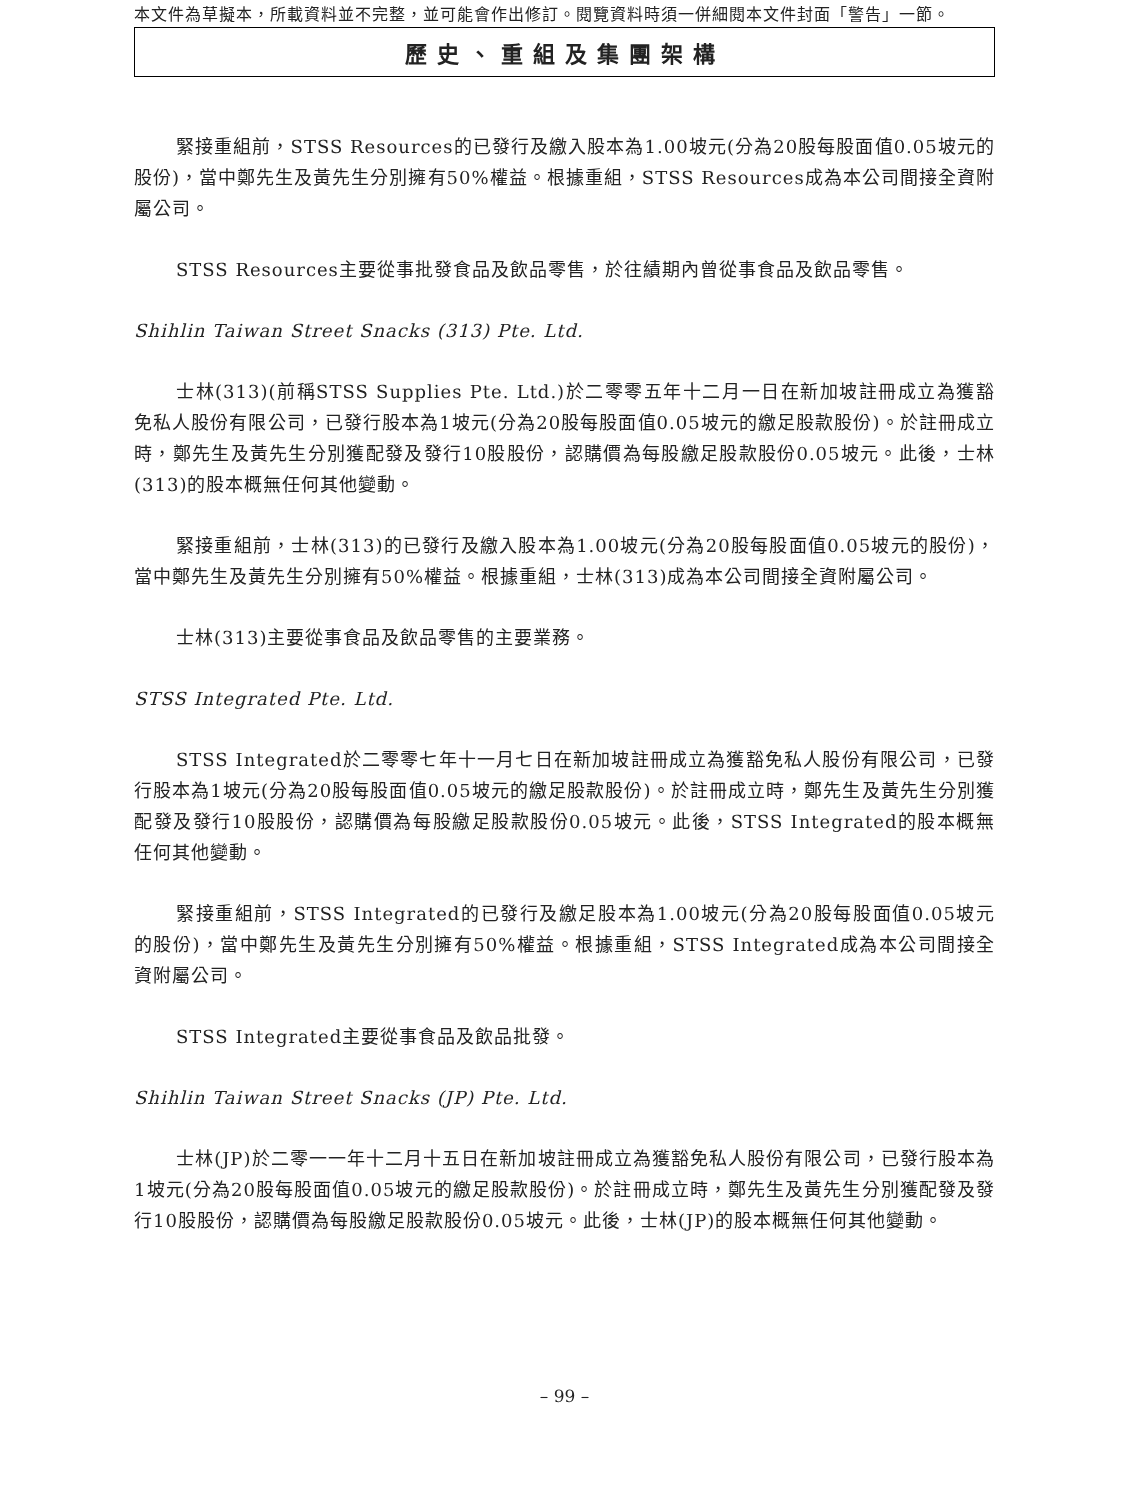本文件為草擬本，所載資料並不完整，並可能會作出修訂。閱覽資料時須一併細閱本文件封面「警告」一節。
歷史、重組及集團架構
緊接重組前，STSS Resources的已發行及繳入股本為1.00坡元(分為20股每股面值0.05坡元的股份)，當中鄭先生及黃先生分別擁有50%權益。根據重組，STSS Resources成為本公司間接全資附屬公司。
STSS Resources主要從事批發食品及飲品零售，於往績期內曾從事食品及飲品零售。
Shihlin Taiwan Street Snacks (313) Pte. Ltd.
士林(313)(前稱STSS Supplies Pte. Ltd.)於二零零五年十二月一日在新加坡註冊成立為獲豁免私人股份有限公司，已發行股本為1坡元(分為20股每股面值0.05坡元的繳足股款股份)。於註冊成立時，鄭先生及黃先生分別獲配發及發行10股股份，認購價為每股繳足股款股份0.05坡元。此後，士林(313)的股本概無任何其他變動。
緊接重組前，士林(313)的已發行及繳入股本為1.00坡元(分為20股每股面值0.05坡元的股份)，當中鄭先生及黃先生分別擁有50%權益。根據重組，士林(313)成為本公司間接全資附屬公司。
士林(313)主要從事食品及飲品零售的主要業務。
STSS Integrated Pte. Ltd.
STSS Integrated於二零零七年十一月七日在新加坡註冊成立為獲豁免私人股份有限公司，已發行股本為1坡元(分為20股每股面值0.05坡元的繳足股款股份)。於註冊成立時，鄭先生及黃先生分別獲配發及發行10股股份，認購價為每股繳足股款股份0.05坡元。此後，STSS Integrated的股本概無任何其他變動。
緊接重組前，STSS Integrated的已發行及繳足股本為1.00坡元(分為20股每股面值0.05坡元的股份)，當中鄭先生及黃先生分別擁有50%權益。根據重組，STSS Integrated成為本公司間接全資附屬公司。
STSS Integrated主要從事食品及飲品批發。
Shihlin Taiwan Street Snacks (JP) Pte. Ltd.
士林(JP)於二零一一年十二月十五日在新加坡註冊成立為獲豁免私人股份有限公司，已發行股本為1坡元(分為20股每股面值0.05坡元的繳足股款股份)。於註冊成立時，鄭先生及黃先生分別獲配發及發行10股股份，認購價為每股繳足股款股份0.05坡元。此後，士林(JP)的股本概無任何其他變動。
– 99 –